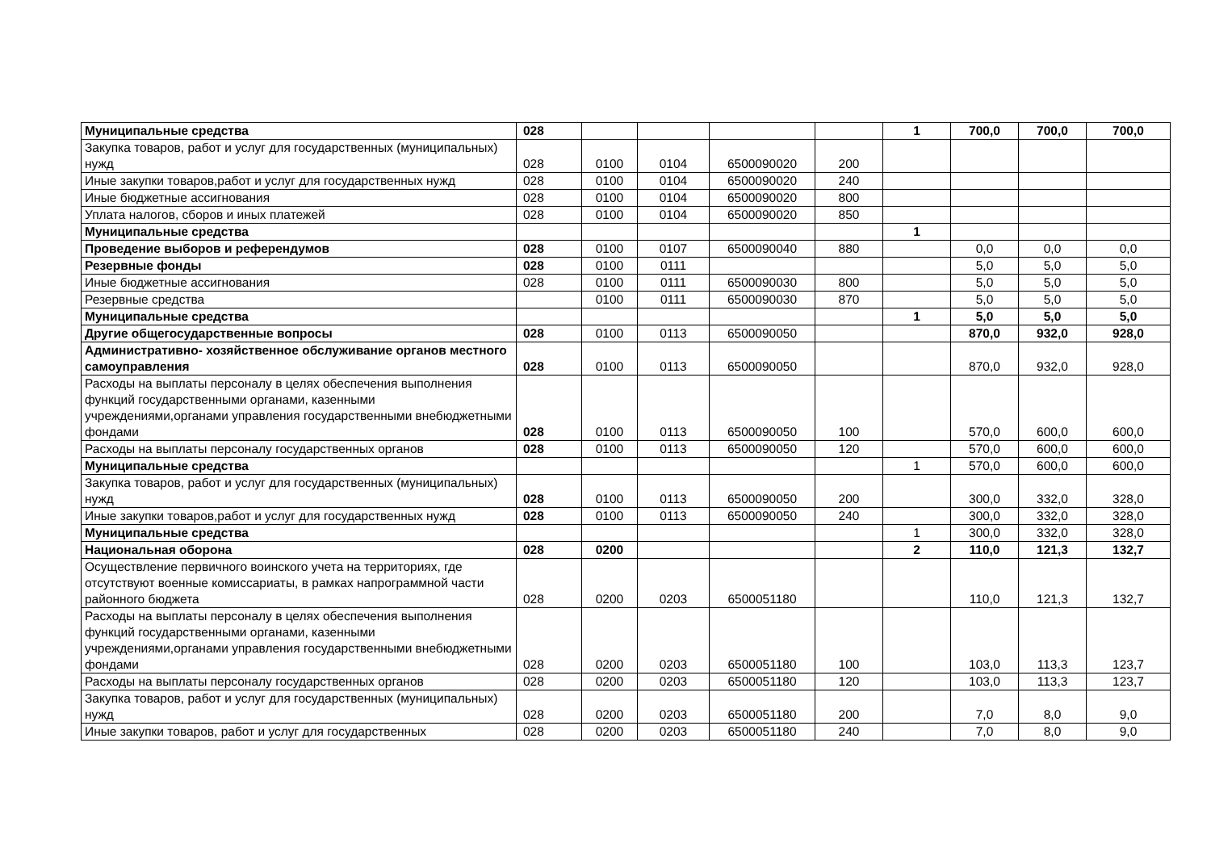| Муниципальные средства | 028 | | | | | 1 | 700,0 | 700,0 | 700,0 |
| Закупка товаров, работ и услуг для государственных (муниципальных) нужд | 028 | 0100 | 0104 | 6500090020 | 200 | | | | |
| Иные закупки товаров,работ и услуг для государственных нужд | 028 | 0100 | 0104 | 6500090020 | 240 | | | | |
| Иные бюджетные ассигнования | 028 | 0100 | 0104 | 6500090020 | 800 | | | | |
| Уплата налогов, сборов и иных платежей | 028 | 0100 | 0104 | 6500090020 | 850 | | | | |
| Муниципальные средства | | | | | | 1 | | | |
| Проведение выборов и референдумов | 028 | 0100 | 0107 | 6500090040 | 880 | | 0,0 | 0,0 | 0,0 |
| Резервные фонды | 028 | 0100 | 0111 | | | | 5,0 | 5,0 | 5,0 |
| Иные бюджетные ассигнования | 028 | 0100 | 0111 | 6500090030 | 800 | | 5,0 | 5,0 | 5,0 |
| Резервные средства | | 0100 | 0111 | 6500090030 | 870 | | 5,0 | 5,0 | 5,0 |
| Муниципальные средства | | | | | | 1 | 5,0 | 5,0 | 5,0 |
| Другие общегосударственные вопросы | 028 | 0100 | 0113 | 6500090050 | | | 870,0 | 932,0 | 928,0 |
| Административно- хозяйственное обслуживание органов местного самоуправления | 028 | 0100 | 0113 | 6500090050 | | | 870,0 | 932,0 | 928,0 |
| Расходы на выплаты персоналу в целях обеспечения выполнения функций государственными органами, казенными учреждениями,органами управления государственными внебюджетными фондами | 028 | 0100 | 0113 | 6500090050 | 100 | | 570,0 | 600,0 | 600,0 |
| Расходы на выплаты персоналу государственных органов | 028 | 0100 | 0113 | 6500090050 | 120 | | 570,0 | 600,0 | 600,0 |
| Муниципальные средства | | | | | | 1 | 570,0 | 600,0 | 600,0 |
| Закупка товаров, работ и услуг для государственных (муниципальных) нужд | 028 | 0100 | 0113 | 6500090050 | 200 | | 300,0 | 332,0 | 328,0 |
| Иные закупки товаров,работ и услуг для государственных нужд | 028 | 0100 | 0113 | 6500090050 | 240 | | 300,0 | 332,0 | 328,0 |
| Муниципальные средства | | | | | | 1 | 300,0 | 332,0 | 328,0 |
| Национальная оборона | 028 | 0200 | | | | 2 | 110,0 | 121,3 | 132,7 |
| Осуществление первичного воинского учета на территориях, где отсутствуют военные комиссариаты, в рамках напрограммной части районного бюджета | 028 | 0200 | 0203 | 6500051180 | | | 110,0 | 121,3 | 132,7 |
| Расходы на выплаты персоналу в целях обеспечения выполнения функций государственными органами, казенными учреждениями,органами управления государственными внебюджетными фондами | 028 | 0200 | 0203 | 6500051180 | 100 | | 103,0 | 113,3 | 123,7 |
| Расходы на выплаты персоналу государственных органов | 028 | 0200 | 0203 | 6500051180 | 120 | | 103,0 | 113,3 | 123,7 |
| Закупка товаров, работ и услуг для государственных (муниципальных) нужд | 028 | 0200 | 0203 | 6500051180 | 200 | | 7,0 | 8,0 | 9,0 |
| Иные закупки товаров, работ и услуг для государственных | 028 | 0200 | 0203 | 6500051180 | 240 | | 7,0 | 8,0 | 9,0 |